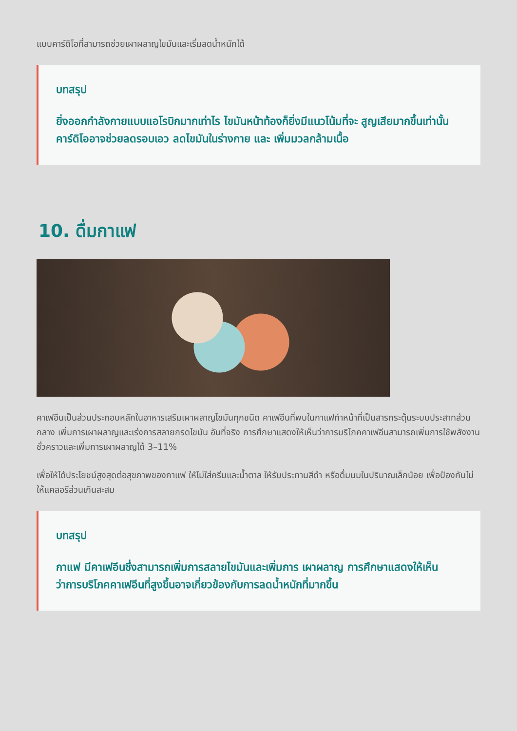แบบคาร์ดิโอที่สามารถช่วยเผาผลาญไขมันและเริ่มลดน้ำหนักได้
บทสรุป
ยิ่งออกกำลังกายแบบแอโรบิกมากเท่าไร ไขมันหน้าท้องก็ยิ่งมีแนวโน้มที่จะ สูญเสียมากขึ้นเท่านั้น คาร์ดิโออาจช่วยลดรอบเอว ลดไขมันในร่างกาย และ เพิ่มมวลกล้ามเนื้อ
10. ดื่มกาแฟ
คาเฟอีนเป็นส่วนประกอบหลักในอาหารเสริมเผาผลาญไขมันทุกชนิด คาเฟอีนที่พบในกาแฟทำหน้าที่เป็นสารกระตุ้นระบบประสาทส่วนกลาง เพิ่มการเผาผลาญและเร่งการสลายกรดไขมัน อันที่จริง การศึกษาแสดงให้เห็นว่าการบริโภคคาเฟอีนสามารถเพิ่มการใช้พลังงานชั่วคราวและเพิ่มการเผาผลาญได้ 3–11%
เพื่อให้ได้ประโยชน์สูงสุดต่อสุขภาพของกาแฟ ให้ไม่ใส่ครีมและน้ำตาล ให้รับประทานสีดำ หรือดื่มนมในปริมาณเล็กน้อย เพื่อป้องกันไม่ให้แคลอรีส่วนเกินสะสม
บทสรุป
กาแฟ มีคาเฟอีนซึ่งสามารถเพิ่มการสลายไขมันและเพิ่มการ เผาผลาญ การศึกษาแสดงให้เห็นว่าการบริโภคคาเฟอีนที่สูงขึ้นอาจเกี่ยวข้องกับการลดน้ำหนักที่มากขึ้น